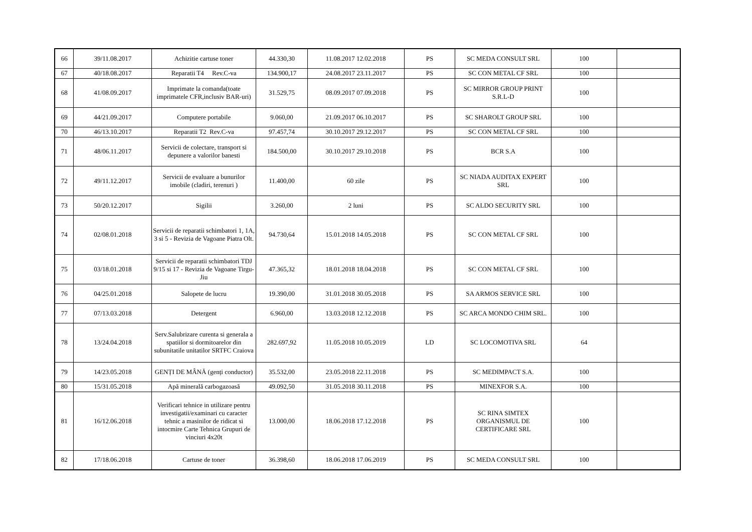| 66 | 39/11.08.2017 | Achizitie cartuse toner | 44.330,30 | 11.08.2017 12.02.2018 | PS | SC MEDA CONSULT SRL | 100 | |
| 67 | 40/18.08.2017 | Reparatii T4 Rev.C-va | 134.900,17 | 24.08.2017 23.11.2017 | PS | SC CON METAL CF SRL | 100 | |
| 68 | 41/08.09.2017 | Imprimate la comanda(toate imprimatele CFR,inclusiv BAR-uri) | 31.529,75 | 08.09.2017 07.09.2018 | PS | SC MIRROR GROUP PRINT S.R.L-D | 100 | |
| 69 | 44/21.09.2017 | Computere portabile | 9.060,00 | 21.09.2017 06.10.2017 | PS | SC SHAROLT GROUP SRL | 100 | |
| 70 | 46/13.10.2017 | Reparatii T2 Rev.C-va | 97.457,74 | 30.10.2017 29.12.2017 | PS | SC CON METAL CF SRL | 100 | |
| 71 | 48/06.11.2017 | Servicii de colectare, transport si depunere a valorilor banesti | 184.500,00 | 30.10.2017 29.10.2018 | PS | BCR S.A | 100 | |
| 72 | 49/11.12.2017 | Servicii de evaluare a bunurilor imobile (cladiri, terenuri ) | 11.400,00 | 60 zile | PS | SC NIADA AUDITAX EXPERT SRL | 100 | |
| 73 | 50/20.12.2017 | Sigilii | 3.260,00 | 2 luni | PS | SC ALDO SECURITY SRL | 100 | |
| 74 | 02/08.01.2018 | Servicii de reparatii schimbatori 1, 1A, 3 si 5 - Revizia de Vagoane Piatra Olt. | 94.730,64 | 15.01.2018 14.05.2018 | PS | SC CON METAL CF SRL | 100 | |
| 75 | 03/18.01.2018 | Servicii de reparatii schimbatori TDJ 9/15 si 17 - Revizia de Vagoane Tirgu-Jiu | 47.365,32 | 18.01.2018 18.04.2018 | PS | SC CON METAL CF SRL | 100 | |
| 76 | 04/25.01.2018 | Salopete de lucru | 19.390,00 | 31.01.2018 30.05.2018 | PS | SA ARMOS SERVICE SRL | 100 | |
| 77 | 07/13.03.2018 | Detergent | 6.960,00 | 13.03.2018 12.12.2018 | PS | SC ARCA MONDO CHIM SRL. | 100 | |
| 78 | 13/24.04.2018 | Serv.Salubrizare curenta si generala a spatiilor si dormitoarelor din subunitatile unitatilor SRTFC Craiova | 282.697,92 | 11.05.2018 10.05.2019 | LD | SC LOCOMOTIVA SRL | 64 | |
| 79 | 14/23.05.2018 | GENȚI DE MÂNĂ (genți conductor) | 35.532,00 | 23.05.2018 22.11.2018 | PS | SC MEDIMPACT S.A. | 100 | |
| 80 | 15/31.05.2018 | Apă minerală carbogazoasă | 49.092,50 | 31.05.2018 30.11.2018 | PS | MINEXFOR S.A. | 100 | |
| 81 | 16/12.06.2018 | Verificari tehnice in utilizare pentru investigatii/examinari cu caracter tehnic a masinilor de ridicat si intocmire Carte Tehnica Grupuri de vinciuri 4x20t | 13.000,00 | 18.06.2018 17.12.2018 | PS | SC RINA SIMTEX ORGANISMUL DE CERTIFICARE SRL | 100 | |
| 82 | 17/18.06.2018 | Cartuse de toner | 36.398,60 | 18.06.2018 17.06.2019 | PS | SC MEDA CONSULT SRL | 100 | |